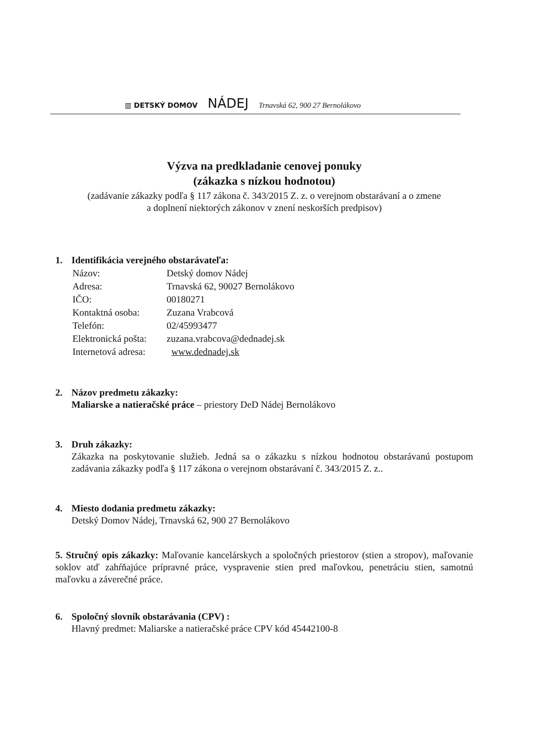▥ DETSKÝ DOMOV NÁDEJ Trnavská 62, 900 27 Bernolákovo
Výzva na predkladanie cenovej ponuky
(zákazka s nízkou hodnotou)
(zadávanie zákazky podľa § 117 zákona č. 343/2015 Z. z. o verejnom obstarávaní a o zmene
a doplnení niektorých zákonov v znení neskorších predpisov)
1. Identifikácia verejného obstarávateľa:
| Názov: | Detský domov Nádej |
| Adresa: | Trnavská 62, 90027 Bernolákovo |
| IČO: | 00180271 |
| Kontaktná osoba: | Zuzana Vrabcová |
| Telefón: | 02/45993477 |
| Elektronická pošta: | zuzana.vrabcova@dednadej.sk |
| Internetová adresa: | www.dednadej.sk |
2. Názov predmetu zákazky:
Maliarske a natieračské práce – priestory DeD Nádej Bernolákovo
3. Druh zákazky:
Zákazka na poskytovanie služieb. Jedná sa o zákazku s nízkou hodnotou obstarávanú postupom zadávania zákazky podľa § 117 zákona o verejnom obstarávaní č. 343/2015 Z. z..
4. Miesto dodania predmetu zákazky:
Detský Domov Nádej, Trnavská 62, 900 27 Bernolákovo
5. Stručný opis zákazky: Maľovanie kancelárskych a spoločných priestorov (stien a stropov), maľovanie soklov atď zahŕňajúce prípravné práce, vyspravenie stien pred maľovkou, penetráciu stien, samotnú maľovku a záverečné práce.
6. Spoločný slovník obstarávania (CPV) :
Hlavný predmet: Maliarske a natieračské práce CPV kód 45442100-8